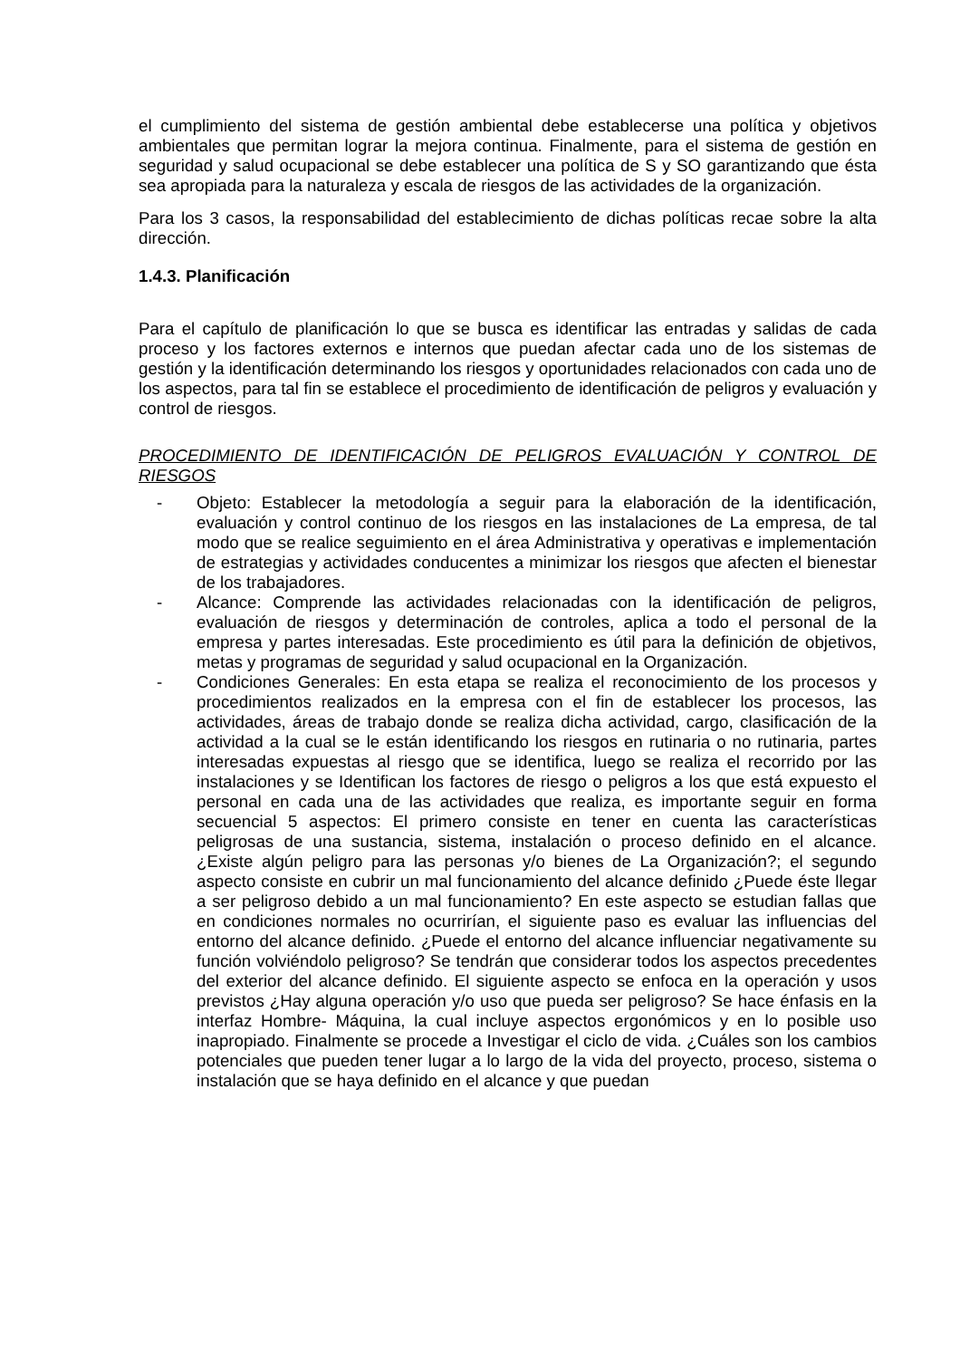el cumplimiento del sistema de gestión ambiental debe establecerse una política y objetivos ambientales que permitan lograr la mejora continua. Finalmente, para el sistema de gestión en seguridad y salud ocupacional se debe establecer una política de S y SO garantizando que ésta sea apropiada para la naturaleza y escala de riesgos de las actividades de la organización.
Para los 3 casos, la responsabilidad del establecimiento de dichas políticas recae sobre la alta dirección.
1.4.3. Planificación
Para el capítulo de planificación lo que se busca es identificar las entradas y salidas de cada proceso y los factores externos e internos que puedan afectar cada uno de los sistemas de gestión y la identificación determinando los riesgos y oportunidades relacionados con cada uno de los aspectos, para tal fin se establece el procedimiento de identificación de peligros y evaluación y control de riesgos.
PROCEDIMIENTO DE IDENTIFICACIÓN DE PELIGROS EVALUACIÓN Y CONTROL DE RIESGOS
- Objeto: Establecer la metodología a seguir para la elaboración de la identificación, evaluación y control continuo de los riesgos en las instalaciones de La empresa, de tal modo que se realice seguimiento en el área Administrativa y operativas e implementación de estrategias y actividades conducentes a minimizar los riesgos que afecten el bienestar de los trabajadores.
- Alcance: Comprende las actividades relacionadas con la identificación de peligros, evaluación de riesgos y determinación de controles, aplica a todo el personal de la empresa y partes interesadas. Este procedimiento es útil para la definición de objetivos, metas y programas de seguridad y salud ocupacional en la Organización.
- Condiciones Generales: En esta etapa se realiza el reconocimiento de los procesos y procedimientos realizados en la empresa con el fin de establecer los procesos, las actividades, áreas de trabajo donde se realiza dicha actividad, cargo, clasificación de la actividad a la cual se le están identificando los riesgos en rutinaria o no rutinaria, partes interesadas expuestas al riesgo que se identifica, luego se realiza el recorrido por las instalaciones y se Identifican los factores de riesgo o peligros a los que está expuesto el personal en cada una de las actividades que realiza, es importante seguir en forma secuencial 5 aspectos: El primero consiste en tener en cuenta las características peligrosas de una sustancia, sistema, instalación o proceso definido en el alcance. ¿Existe algún peligro para las personas y/o bienes de La Organización?; el segundo aspecto consiste en cubrir un mal funcionamiento del alcance definido ¿Puede éste llegar a ser peligroso debido a un mal funcionamiento? En este aspecto se estudian fallas que en condiciones normales no ocurrirían, el siguiente paso es evaluar las influencias del entorno del alcance definido. ¿Puede el entorno del alcance influenciar negativamente su función volviéndolo peligroso? Se tendrán que considerar todos los aspectos precedentes del exterior del alcance definido. El siguiente aspecto se enfoca en la operación y usos previstos ¿Hay alguna operación y/o uso que pueda ser peligroso? Se hace énfasis en la interfaz Hombre- Máquina, la cual incluye aspectos ergonómicos y en lo posible uso inapropiado. Finalmente se procede a Investigar el ciclo de vida. ¿Cuáles son los cambios potenciales que pueden tener lugar a lo largo de la vida del proyecto, proceso, sistema o instalación que se haya definido en el alcance y que puedan